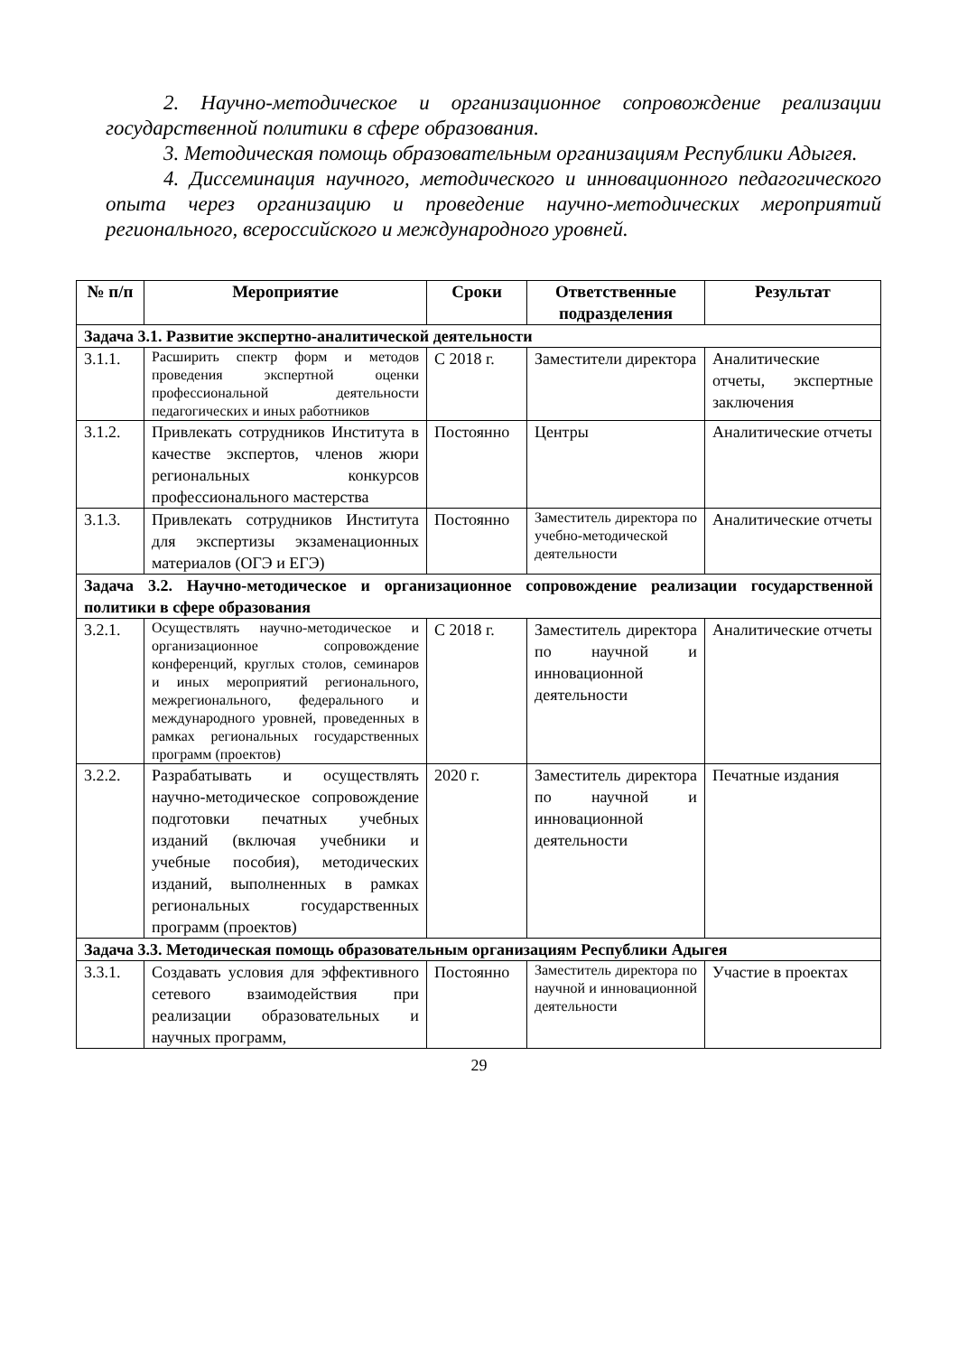2. Научно-методическое и организационное сопровождение реализации государственной политики в сфере образования.
3. Методическая помощь образовательным организациям Республики Адыгея.
4. Диссеминация научного, методического и инновационного педагогического опыта через организацию и проведение научно-методических мероприятий регионального, всероссийского и международного уровней.
| № п/п | Мероприятие | Сроки | Ответственные подразделения | Результат |
| --- | --- | --- | --- | --- |
| Задача 3.1. Развитие экспертно-аналитической деятельности | | | | |
| 3.1.1. | Расширить спектр форм и методов проведения экспертной оценки профессиональной деятельности педагогических и иных работников | С 2018 г. | Заместители директора | Аналитические отчеты, экспертные заключения |
| 3.1.2. | Привлекать сотрудников Института в качестве экспертов, членов жюри региональных конкурсов профессионального мастерства | Постоянно | Центры | Аналитические отчеты |
| 3.1.3. | Привлекать сотрудников Института для экспертизы экзаменационных материалов (ОГЭ и ЕГЭ) | Постоянно | Заместитель директора по учебно-методической деятельности | Аналитические отчеты |
| Задача 3.2. Научно-методическое и организационное сопровождение реализации государственной политики в сфере образования | | | | |
| 3.2.1. | Осуществлять научно-методическое и организационное сопровождение конференций, круглых столов, семинаров и иных мероприятий регионального, межрегионального, федерального и международного уровней, проведенных в рамках региональных государственных программ (проектов) | С 2018 г. | Заместитель директора по научной и инновационной деятельности | Аналитические отчеты |
| 3.2.2. | Разрабатывать и осуществлять научно-методическое сопровождение подготовки печатных учебных изданий (включая учебники и учебные пособия), методических изданий, выполненных в рамках региональных государственных программ (проектов) | 2020 г. | Заместитель директора по научной и инновационной деятельности | Печатные издания |
| Задача 3.3. Методическая помощь образовательным организациям Республики Адыгея | | | | |
| 3.3.1. | Создавать условия для эффективного сетевого взаимодействия при реализации образовательных и научных программ, | Постоянно | Заместитель директора по научной и инновационной деятельности | Участие в проектах |
29